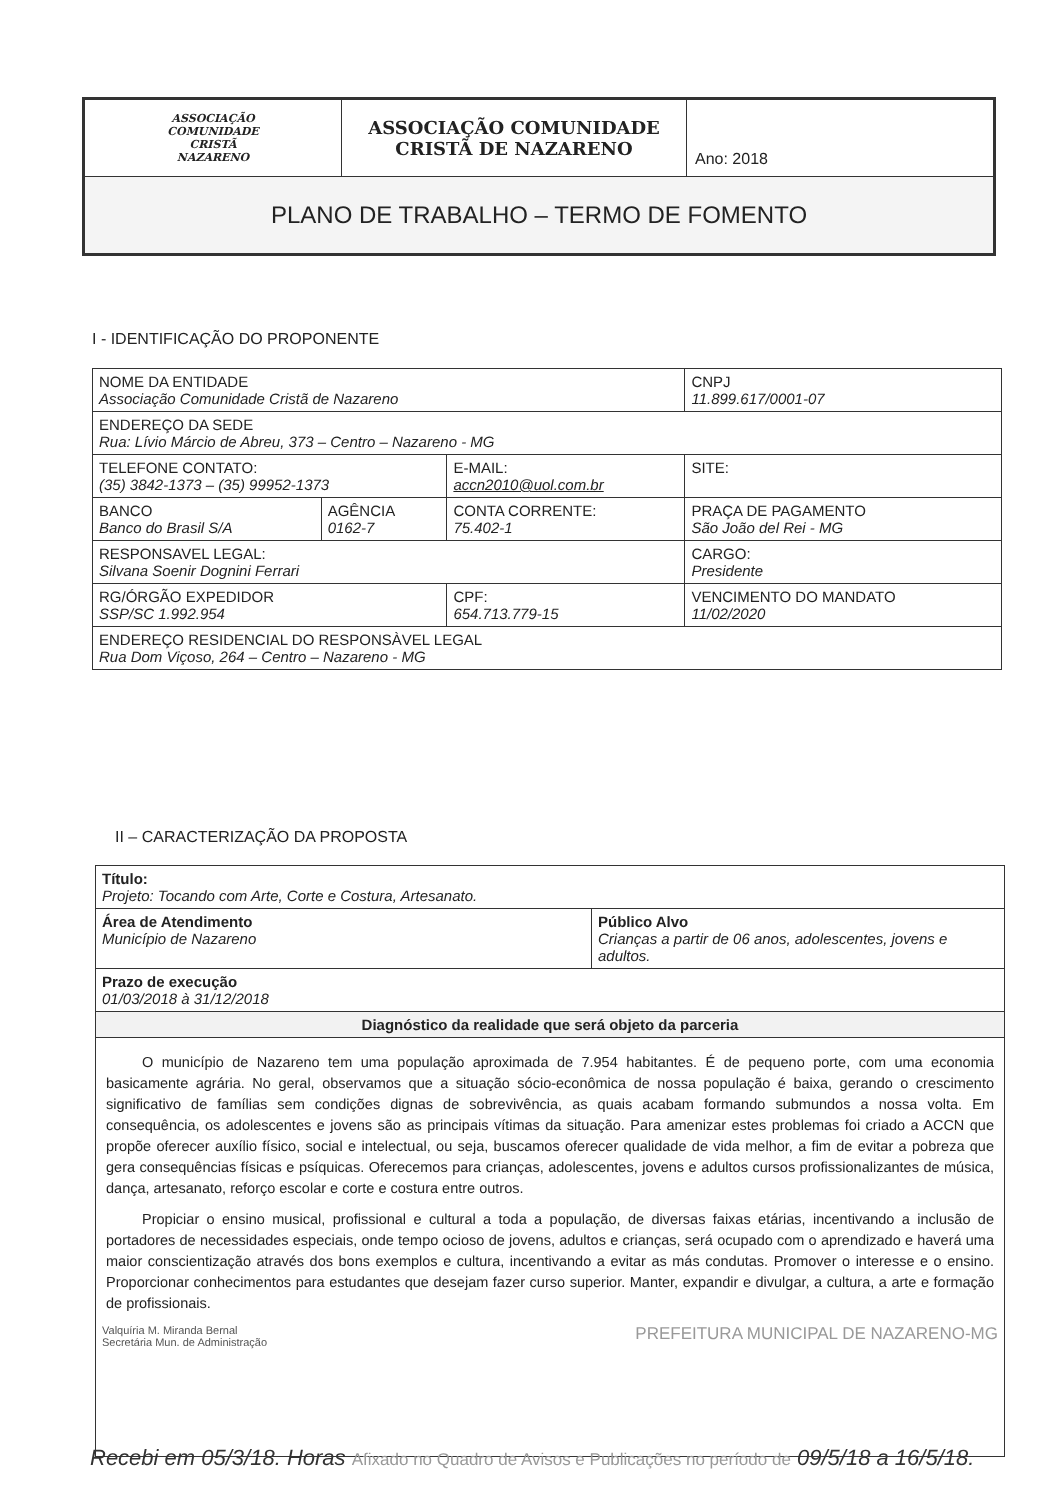| ASSOCIAÇÃO COMUNIDADE CRISTÃ NAZARENO | ASSOCIAÇÃO COMUNIDADE CRISTÃ DE NAZARENO | Ano: 2018 |
| PLANO DE TRABALHO – TERMO DE FOMENTO | | |
I - IDENTIFICAÇÃO DO PROPONENTE
| NOME DA ENTIDADE Associação Comunidade Cristã de Nazareno | | | CNPJ 11.899.617/0001-07 | |
| ENDEREÇO DA SEDE Rua: Lívio Márcio de Abreu, 373 – Centro – Nazareno - MG | | | | |
| TELEFONE CONTATO: (35) 3842-1373 – (35) 99952-1373 | | E-MAIL: accn2010@uol.com.br | SITE: | |
| BANCO Banco do Brasil S/A | AGÊNCIA 0162-7 | CONTA CORRENTE: 75.402-1 | PRAÇA DE PAGAMENTO São João del Rei - MG | |
| RESPONSAVEL LEGAL: Silvana Soenir Dognini Ferrari | | | CARGO: Presidente | |
| RG/ÓRGÃO EXPEDIDOR SSP/SC 1.992.954 | | CPF: 654.713.779-15 | | VENCIMENTO DO MANDATO 11/02/2020 |
| ENDEREÇO RESIDENCIAL DO RESPONSÀVEL LEGAL Rua Dom Viçoso, 264 – Centro – Nazareno - MG | | | | |
II – CARACTERIZAÇÃO DA PROPOSTA
| Título: Projeto: Tocando com Arte, Corte e Costura, Artesanato. | |
| Área de Atendimento Município de Nazareno | Público Alvo Crianças a partir de 06 anos, adolescentes, jovens e adultos. |
| Prazo de execução 01/03/2018 à 31/12/2018 | |
| Diagnóstico da realidade que será objeto da parceria | |
| O município de Nazareno tem uma população aproximada de 7.954 habitantes. É de pequeno porte, com uma economia basicamente agrária. No geral, observamos que a situação sócio-econômica de nossa população é baixa, gerando o crescimento significativo de famílias sem condições dignas de sobrevivência, as quais acabam formando submundos a nossa volta. Em consequência, os adolescentes e jovens são as principais vítimas da situação. Para amenizar estes problemas foi criado a ACCN que propõe oferecer auxílio físico, social e intelectual, ou seja, buscamos oferecer qualidade de vida melhor, a fim de evitar a pobreza que gera consequências físicas e psíquicas. Oferecemos para crianças, adolescentes, jovens e adultos cursos profissionalizantes de música, dança, artesanato, reforço escolar e corte e costura entre outros. Propiciar o ensino musical, profissional e cultural a toda a população, de diversas faixas etárias, incentivando a inclusão de portadores de necessidades especiais, onde tempo ocioso de jovens, adultos e crianças, será ocupado com o aprendizado e haverá uma maior conscientização através dos bons exemplos e cultura, incentivando a evitar as más condutas. Promover o interesse e o ensino. Proporcionar conhecimentos para estudantes que desejam fazer curso superior. Manter, expandir e divulgar, a cultura, a arte e formação de profissionais. Valquíria M. Miranda Bernal Secretária Mun. de Administração PREFEITURA MUNICIPAL DE NAZARENO-MG | |
Recebi em 05/3/18. Horas Afixado no Quadro de Avisos e Publicações no período de 09/5/18 a 16/5/18.